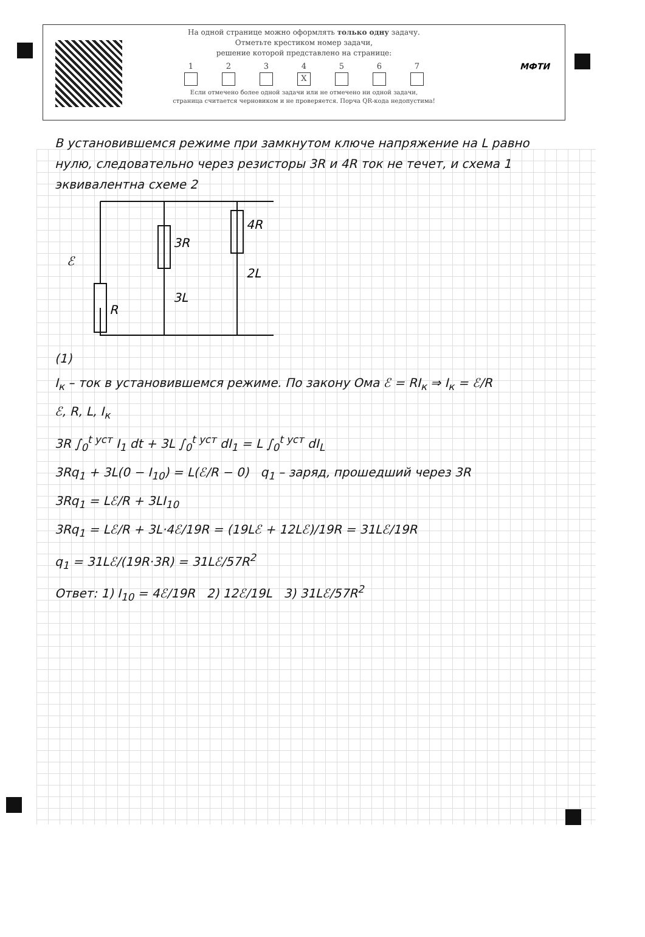На одной странице можно оформлять только одну задачу.
Отметьте крестиком номер задачи,
решение которой представлено на странице:
1 2 3 4
X
5 6 7
Если отмечено более одной задачи или не отмечено ни одной задачи,
страница считается черновиком и не проверяется. Порча QR-кода недопустима!
МФТИ
В установившемся режиме при замкнутом ключе напряжение на L равно нулю, следовательно через резисторы 3R и 4R ток не течет, и схема 1 эквивалентна схеме 2
ℰ
R
3R
4R
3L
2L
(1)
I<sub>к</sub> – ток в установившемся режиме. По закону Ома ℰ = RI<sub>к</sub> ⇒ I<sub>к</sub> = ℰ/R
ℰ, R, L, I<sub>к</sub>
3R ∫<sub>0</sub><sup>t уст</sup> I<sub>1</sub> dt + 3L ∫<sub>0</sub><sup>t уст</sup> dI<sub>1</sub> = L ∫<sub>0</sub><sup>t уст</sup> dI<sub>L</sub>
3Rq<sub>1</sub> + 3L(0 − I<sub>10</sub>) = L(ℰ/R − 0) q<sub>1</sub> – заряд, прошедший через 3R
3Rq<sub>1</sub> = Lℰ/R + 3LI<sub>10</sub>
3Rq<sub>1</sub> = Lℰ/R + 3L·4ℰ/19R = (19Lℰ + 12Lℰ)/19R = 31Lℰ/19R
q<sub>1</sub> = 31Lℰ/(19R·3R) = 31Lℰ/57R<sup>2</sup>
Ответ: 1) I<sub>10</sub> = 4ℰ/19R 2) 12ℰ/19L 3) 31Lℰ/57R<sup>2</sup>